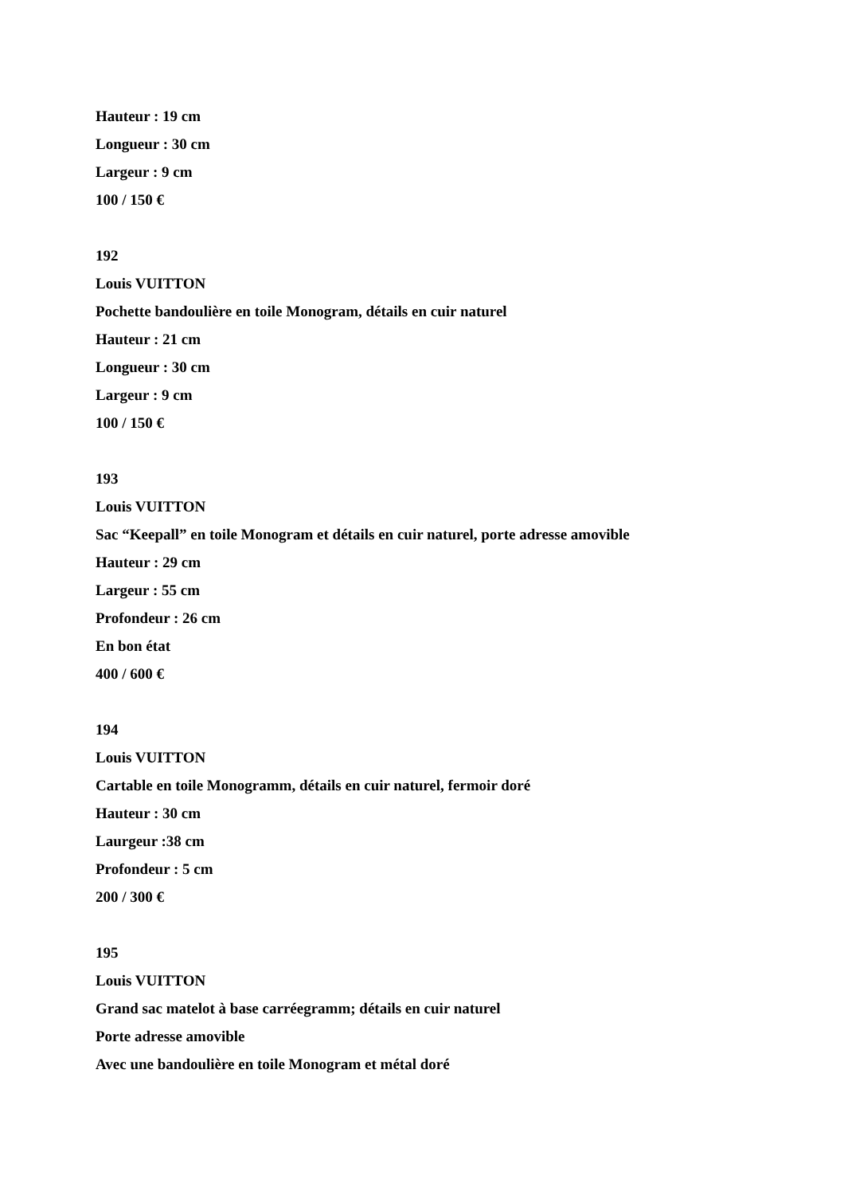Hauteur : 19 cm
Longueur : 30 cm
Largeur : 9 cm
100 / 150 €
192
Louis VUITTON
Pochette bandoulière en toile Monogram, détails en cuir naturel
Hauteur : 21 cm
Longueur : 30 cm
Largeur : 9 cm
100 / 150 €
193
Louis VUITTON
Sac “Keepall” en toile Monogram et détails en cuir naturel, porte adresse amovible
Hauteur : 29 cm
Largeur : 55 cm
Profondeur : 26 cm
En bon état
400 / 600 €
194
Louis VUITTON
Cartable en toile Monogramm, détails en cuir naturel, fermoir doré
Hauteur : 30 cm
Laurgeur :38 cm
Profondeur : 5 cm
200 / 300 €
195
Louis VUITTON
Grand sac matelot à base carréegramm; détails en cuir naturel
Porte adresse amovible
Avec une bandoulière en toile Monogram et métal doré